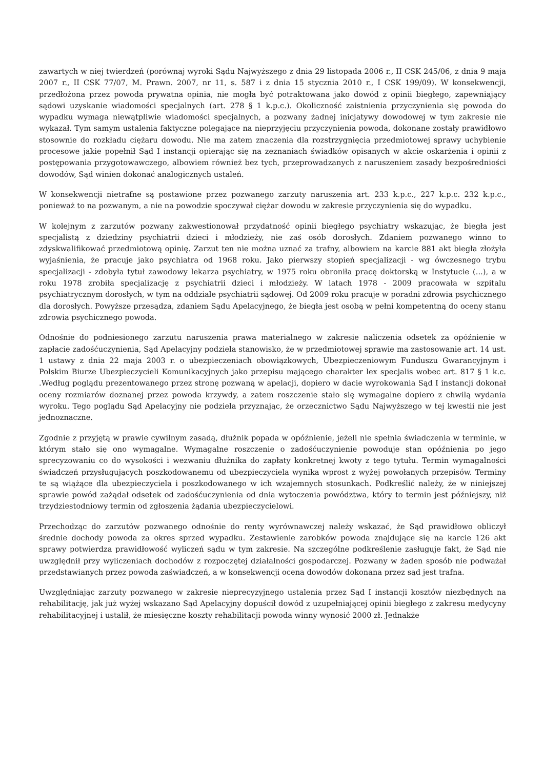zawartych w niej twierdzeń (porównaj wyroki Sądu Najwyższego z dnia 29 listopada 2006 r., II CSK 245/06, z dnia 9 maja 2007 r., II CSK 77/07, M. Prawn. 2007, nr 11, s. 587 i z dnia 15 stycznia 2010 r., I CSK 199/09). W konsekwencji, przedłożona przez powoda prywatna opinia, nie mogła być potraktowana jako dowód z opinii biegłego, zapewniający sądowi uzyskanie wiadomości specjalnych (art. 278 § 1 k.p.c.). Okoliczność zaistnienia przyczynienia się powoda do wypadku wymaga niewątpliwie wiadomości specjalnych, a pozwany żadnej inicjatywy dowodowej w tym zakresie nie wykazał. Tym samym ustalenia faktyczne polegające na nieprzyjęciu przyczynienia powoda, dokonane zostały prawidłowo stosownie do rozkładu ciężaru dowodu. Nie ma zatem znaczenia dla rozstrzygnięcia przedmiotowej sprawy uchybienie procesowe jakie popełnił Sąd I instancji opierając się na zeznaniach świadków opisanych w akcie oskarżenia i opinii z postępowania przygotowawczego, albowiem również bez tych, przeprowadzanych z naruszeniem zasady bezpośredniości dowodów, Sąd winien dokonać analogicznych ustaleń.
W konsekwencji nietrafne są postawione przez pozwanego zarzuty naruszenia art. 233 k.p.c., 227 k.p.c. 232 k.p.c., ponieważ to na pozwanym, a nie na powodzie spoczywał ciężar dowodu w zakresie przyczynienia się do wypadku.
W kolejnym z zarzutów pozwany zakwestionował przydatność opinii biegłego psychiatry wskazując, że biegła jest specjalistą z dziedziny psychiatrii dzieci i młodzieży, nie zaś osób dorosłych. Zdaniem pozwanego winno to zdyskwalifikować przedmiotową opinię. Zarzut ten nie można uznać za trafny, albowiem na karcie 881 akt biegła złożyła wyjaśnienia, że pracuje jako psychiatra od 1968 roku. Jako pierwszy stopień specjalizacji - wg ówczesnego trybu specjalizacji - zdobyła tytuł zawodowy lekarza psychiatry, w 1975 roku obroniła pracę doktorską w Instytucie (...), a w roku 1978 zrobiła specjalizację z psychiatrii dzieci i młodzieży. W latach 1978 - 2009 pracowała w szpitalu psychiatrycznym dorosłych, w tym na oddziale psychiatrii sądowej. Od 2009 roku pracuje w poradni zdrowia psychicznego dla dorosłych. Powyższe przesądza, zdaniem Sądu Apelacyjnego, że biegła jest osobą w pełni kompetentną do oceny stanu zdrowia psychicznego powoda.
Odnośnie do podniesionego zarzutu naruszenia prawa materialnego w zakresie naliczenia odsetek za opóźnienie w zapłacie zadośćuczynienia, Sąd Apelacyjny podziela stanowisko, że w przedmiotowej sprawie ma zastosowanie art. 14 ust. 1 ustawy z dnia 22 maja 2003 r. o ubezpieczeniach obowiązkowych, Ubezpieczeniowym Funduszu Gwarancyjnym i Polskim Biurze Ubezpieczycieli Komunikacyjnych jako przepisu mającego charakter lex specjalis wobec art. 817 § 1 k.c. .Według poglądu prezentowanego przez stronę pozwaną w apelacji, dopiero w dacie wyrokowania Sąd I instancji dokonał oceny rozmiarów doznanej przez powoda krzywdy, a zatem roszczenie stało się wymagalne dopiero z chwilą wydania wyroku. Tego poglądu Sąd Apelacyjny nie podziela przyznając, że orzecznictwo Sądu Najwyższego w tej kwestii nie jest jednoznaczne.
Zgodnie z przyjętą w prawie cywilnym zasadą, dłużnik popada w opóźnienie, jeżeli nie spełnia świadczenia w terminie, w którym stało się ono wymagalne. Wymagalne roszczenie o zadośćuczynienie powoduje stan opóźnienia po jego sprecyzowaniu co do wysokości i wezwaniu dłużnika do zapłaty konkretnej kwoty z tego tytułu. Termin wymagalności świadczeń przysługujących poszkodowanemu od ubezpieczyciela wynika wprost z wyżej powołanych przepisów. Terminy te są wiążące dla ubezpieczyciela i poszkodowanego w ich wzajemnych stosunkach. Podkreślić należy, że w niniejszej sprawie powód zażądał odsetek od zadośćuczynienia od dnia wytoczenia powództwa, który to termin jest późniejszy, niż trzydziestodniowy termin od zgłoszenia żądania ubezpieczycielowi.
Przechodząc do zarzutów pozwanego odnośnie do renty wyrównawczej należy wskazać, że Sąd prawidłowo obliczył średnie dochody powoda za okres sprzed wypadku. Zestawienie zarobków powoda znajdujące się na karcie 126 akt sprawy potwierdza prawidłowość wyliczeń sądu w tym zakresie. Na szczególne podkreślenie zasługuje fakt, że Sąd nie uwzględnił przy wyliczeniach dochodów z rozpoczętej działalności gospodarczej. Pozwany w żaden sposób nie podważał przedstawianych przez powoda zaświadczeń, a w konsekwencji ocena dowodów dokonana przez sąd jest trafna.
Uwzględniając zarzuty pozwanego w zakresie nieprecyzyjnego ustalenia przez Sąd I instancji kosztów niezbędnych na rehabilitację, jak już wyżej wskazano Sąd Apelacyjny dopuścił dowód z uzupełniającej opinii biegłego z zakresu medycyny rehabilitacyjnej i ustalił, że miesięczne koszty rehabilitacji powoda winny wynosić 2000 zł. Jednakże